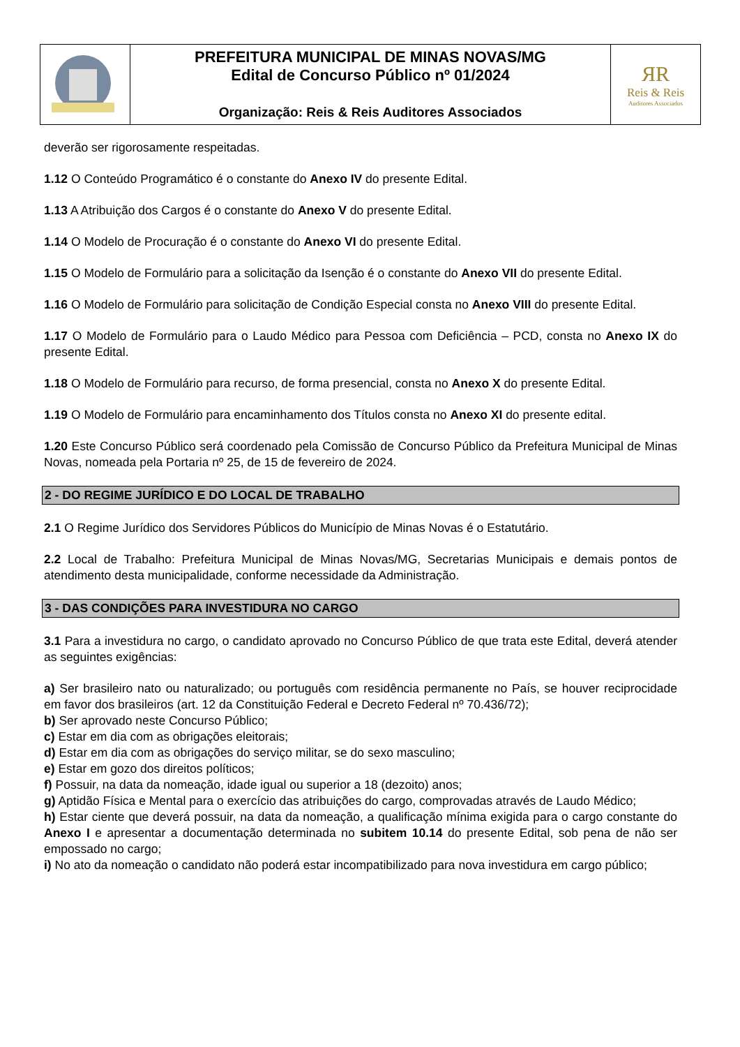| | PREFEITURA MUNICIPAL DE MINAS NOVAS/MG Edital de Concurso Público nº 01/2024 Organização: Reis & Reis Auditores Associados | ЯR Reis & Reis Auditores Associados |
deverão ser rigorosamente respeitadas.
1.12 O Conteúdo Programático é o constante do Anexo IV do presente Edital.
1.13 A Atribuição dos Cargos é o constante do Anexo V do presente Edital.
1.14 O Modelo de Procuração é o constante do Anexo VI do presente Edital.
1.15 O Modelo de Formulário para a solicitação da Isenção é o constante do Anexo VII do presente Edital.
1.16 O Modelo de Formulário para solicitação de Condição Especial consta no Anexo VIII do presente Edital.
1.17 O Modelo de Formulário para o Laudo Médico para Pessoa com Deficiência – PCD, consta no Anexo IX do presente Edital.
1.18 O Modelo de Formulário para recurso, de forma presencial, consta no Anexo X do presente Edital.
1.19 O Modelo de Formulário para encaminhamento dos Títulos consta no Anexo XI do presente edital.
1.20 Este Concurso Público será coordenado pela Comissão de Concurso Público da Prefeitura Municipal de Minas Novas, nomeada pela Portaria nº 25, de 15 de fevereiro de 2024.
2 - DO REGIME JURÍDICO E DO LOCAL DE TRABALHO
2.1 O Regime Jurídico dos Servidores Públicos do Município de Minas Novas é o Estatutário.
2.2 Local de Trabalho: Prefeitura Municipal de Minas Novas/MG, Secretarias Municipais e demais pontos de atendimento desta municipalidade, conforme necessidade da Administração.
3 - DAS CONDIÇÕES PARA INVESTIDURA NO CARGO
3.1 Para a investidura no cargo, o candidato aprovado no Concurso Público de que trata este Edital, deverá atender as seguintes exigências:
a) Ser brasileiro nato ou naturalizado; ou português com residência permanente no País, se houver reciprocidade em favor dos brasileiros (art. 12 da Constituição Federal e Decreto Federal nº 70.436/72);
b) Ser aprovado neste Concurso Público;
c) Estar em dia com as obrigações eleitorais;
d) Estar em dia com as obrigações do serviço militar, se do sexo masculino;
e) Estar em gozo dos direitos políticos;
f) Possuir, na data da nomeação, idade igual ou superior a 18 (dezoito) anos;
g) Aptidão Física e Mental para o exercício das atribuições do cargo, comprovadas através de Laudo Médico;
h) Estar ciente que deverá possuir, na data da nomeação, a qualificação mínima exigida para o cargo constante do Anexo I e apresentar a documentação determinada no subitem 10.14 do presente Edital, sob pena de não ser empossado no cargo;
i) No ato da nomeação o candidato não poderá estar incompatibilizado para nova investidura em cargo público;